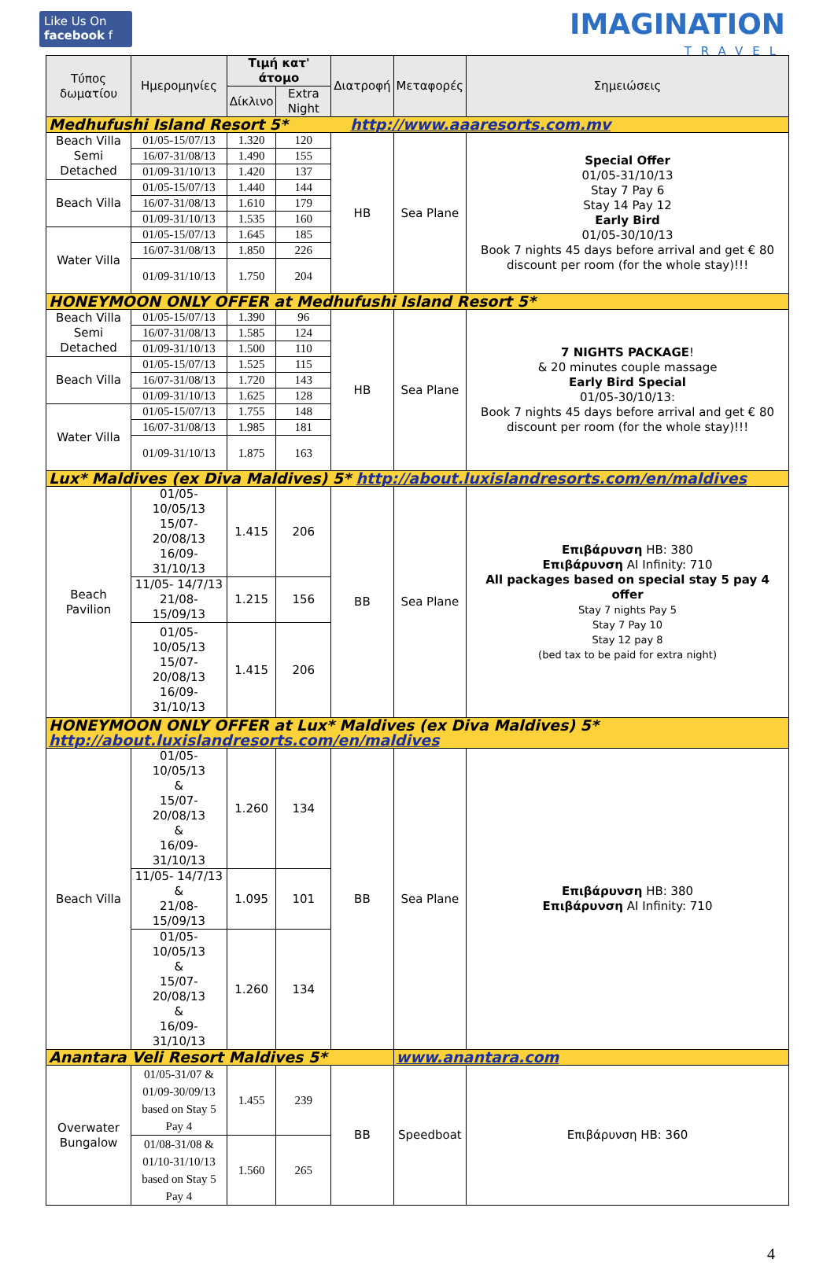Like Us On
facebook f
IMAGINATION
TRAVEL
| Τύπος δωματίου | Ημερομηνίες | Τιμή κατ' άτομο | | Διατροφή | Μεταφορές | Σημειώσεις |
| --- | --- | --- | --- | --- | --- | --- |
| | | Δίκλινο | Extra Night | | | |
| Medhufushi Island Resort 5* http://www.aaaresorts.com.mv | | | | | | |
| Beach Villa Semi Detached | 01/05-15/07/13 | 1.320 | 120 | HB | Sea Plane | Special Offer 01/05-31/10/13 Stay 7 Pay 6 Stay 14 Pay 12 Early Bird 01/05-30/10/13 Book 7 nights 45 days before arrival and get € 80 discount per room (for the whole stay)!!! |
| | 16/07-31/08/13 | 1.490 | 155 | | | |
| | 01/09-31/10/13 | 1.420 | 137 | | | |
| Beach Villa | 01/05-15/07/13 | 1.440 | 144 | | | |
| | 16/07-31/08/13 | 1.610 | 179 | | | |
| | 01/09-31/10/13 | 1.535 | 160 | | | |
| Water Villa | 01/05-15/07/13 | 1.645 | 185 | | | |
| | 16/07-31/08/13 | 1.850 | 226 | | | |
| | 01/09-31/10/13 | 1.750 | 204 | | | |
| HONEYMOON ONLY OFFER at Medhufushi Island Resort 5* | | | | | | |
| Beach Villa Semi Detached | 01/05-15/07/13 | 1.390 | 96 | HB | Sea Plane | 7 NIGHTS PACKAGE ! & 20 minutes couple massage Early Bird Special 01/05-30/10/13: Book 7 nights 45 days before arrival and get € 80 discount per room (for the whole stay)!!! |
| | 16/07-31/08/13 | 1.585 | 124 | | | |
| | 01/09-31/10/13 | 1.500 | 110 | | | |
| Beach Villa | 01/05-15/07/13 | 1.525 | 115 | | | |
| | 16/07-31/08/13 | 1.720 | 143 | | | |
| | 01/09-31/10/13 | 1.625 | 128 | | | |
| Water Villa | 01/05-15/07/13 | 1.755 | 148 | | | |
| | 16/07-31/08/13 | 1.985 | 181 | | | |
| | 01/09-31/10/13 | 1.875 | 163 | | | |
| Lux* Maldives (ex Diva Maldives) 5* http://about.luxislandresorts.com/en/maldives | | | | | | |
| Beach Pavilion | 01/05-10/05/13 15/07-20/08/13 16/09-31/10/13 | 1.415 | 206 | BB | Sea Plane | Επιβάρυνση HB: 380 Επιβάρυνση AI Infinity: 710 All packages based on special stay 5 pay 4 offer Stay 7 nights Pay 5 Stay 7 Pay 10 Stay 12 pay 8 (bed tax to be paid for extra night) |
| | 11/05- 14/7/13 21/08-15/09/13 | 1.215 | 156 | | | |
| | 01/05-10/05/13 15/07-20/08/13 16/09-31/10/13 | 1.415 | 206 | | | |
| HONEYMOON ONLY OFFER at Lux* Maldives (ex Diva Maldives) 5* http://about.luxislandresorts.com/en/maldives | | | | | | |
| Beach Villa | 01/05-10/05/13 & 15/07-20/08/13 & 16/09-31/10/13 | 1.260 | 134 | BB | Sea Plane | Επιβάρυνση HB: 380 Επιβάρυνση AI Infinity: 710 |
| | 11/05- 14/7/13 & 21/08-15/09/13 | 1.095 | 101 | | | |
| | 01/05-10/05/13 & 15/07-20/08/13 & 16/09-31/10/13 | 1.260 | 134 | | | |
| Anantara Veli Resort Maldives 5* | | | | | www.anantara.com | |
| Overwater Bungalow | 01/05-31/07 & 01/09-30/09/13 based on Stay 5 Pay 4 | 1.455 | 239 | BB | Speedboat | Επιβάρυνση HB: 360 |
| | 01/08-31/08 & 01/10-31/10/13 based on Stay 5 Pay 4 | 1.560 | 265 | | | |
4